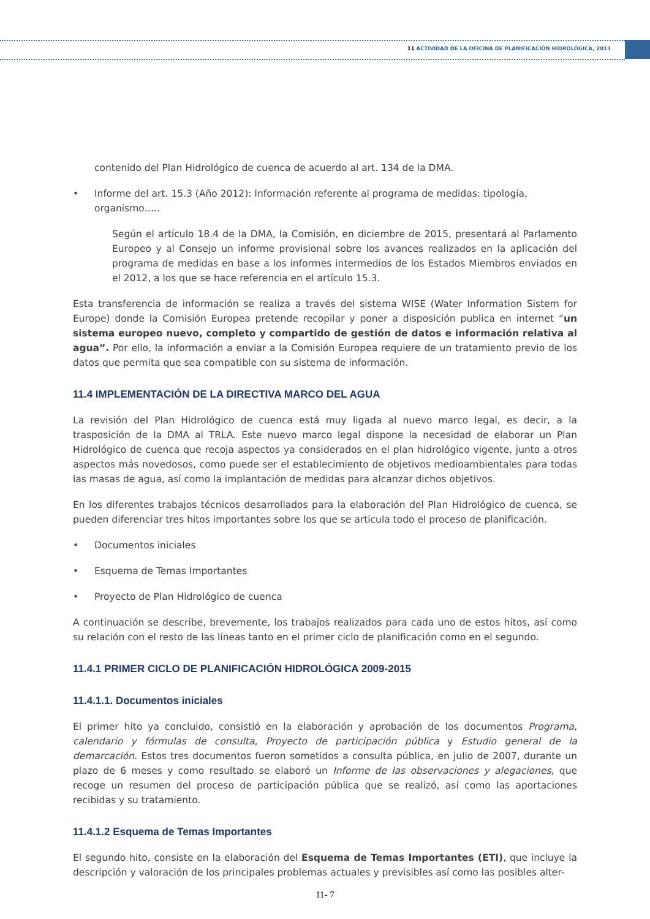11 ACTIVIDAD DE LA OFICINA DE PLANIFICACIÓN HIDROLÓGICA, 2013
contenido del Plan Hidrológico de cuenca de acuerdo al art. 134 de la DMA.
• Informe del art. 15.3 (Año 2012): Información referente al programa de medidas: tipología, organismo…..
Según el artículo 18.4 de la DMA, la Comisión, en diciembre de 2015, presentará al Parlamento Europeo y al Consejo un informe provisional sobre los avances realizados en la aplicación del programa de medidas en base a los informes intermedios de los Estados Miembros enviados en el 2012, a los que se hace referencia en el artículo 15.3.
Esta transferencia de información se realiza a través del sistema WISE (Water Information Sistem for Europe) donde la Comisión Europea pretende recopilar y poner a disposición publica en internet “un sistema europeo nuevo, completo y compartido de gestión de datos e información relativa al agua”. Por ello, la información a enviar a la Comisión Europea requiere de un tratamiento previo de los datos que permita que sea compatible con su sistema de información.
11.4 IMPLEMENTACIÓN DE LA DIRECTIVA MARCO DEL AGUA
La revisión del Plan Hidrológico de cuenca está muy ligada al nuevo marco legal, es decir, a la trasposición de la DMA al TRLA. Este nuevo marco legal dispone la necesidad de elaborar un Plan Hidrológico de cuenca que recoja aspectos ya considerados en el plan hidrológico vigente, junto a otros aspectos más novedosos, como puede ser el establecimiento de objetivos medioambientales para todas las masas de agua, así como la implantación de medidas para alcanzar dichos objetivos.
En los diferentes trabajos técnicos desarrollados para la elaboración del Plan Hidrológico de cuenca, se pueden diferenciar tres hitos importantes sobre los que se articula todo el proceso de planificación.
• Documentos iniciales
• Esquema de Temas Importantes
• Proyecto de Plan Hidrológico de cuenca
A continuación se describe, brevemente, los trabajos realizados para cada uno de estos hitos, así como su relación con el resto de las líneas tanto en el primer ciclo de planificación como en el segundo.
11.4.1 PRIMER CICLO DE PLANIFICACIÓN HIDROLÓGICA 2009-2015
11.4.1.1. Documentos iniciales
El primer hito ya concluido, consistió en la elaboración y aprobación de los documentos Programa, calendario y fórmulas de consulta, Proyecto de participación pública y Estudio general de la demarcación. Estos tres documentos fueron sometidos a consulta pública, en julio de 2007, durante un plazo de 6 meses y como resultado se elaboró un Informe de las observaciones y alegaciones, que recoge un resumen del proceso de participación pública que se realizó, así como las aportaciones recibidas y su tratamiento.
11.4.1.2 Esquema de Temas Importantes
El segundo hito, consiste en la elaboración del Esquema de Temas Importantes (ETI), que incluye la descripción y valoración de los principales problemas actuales y previsibles así como las posibles alter-
11- 7